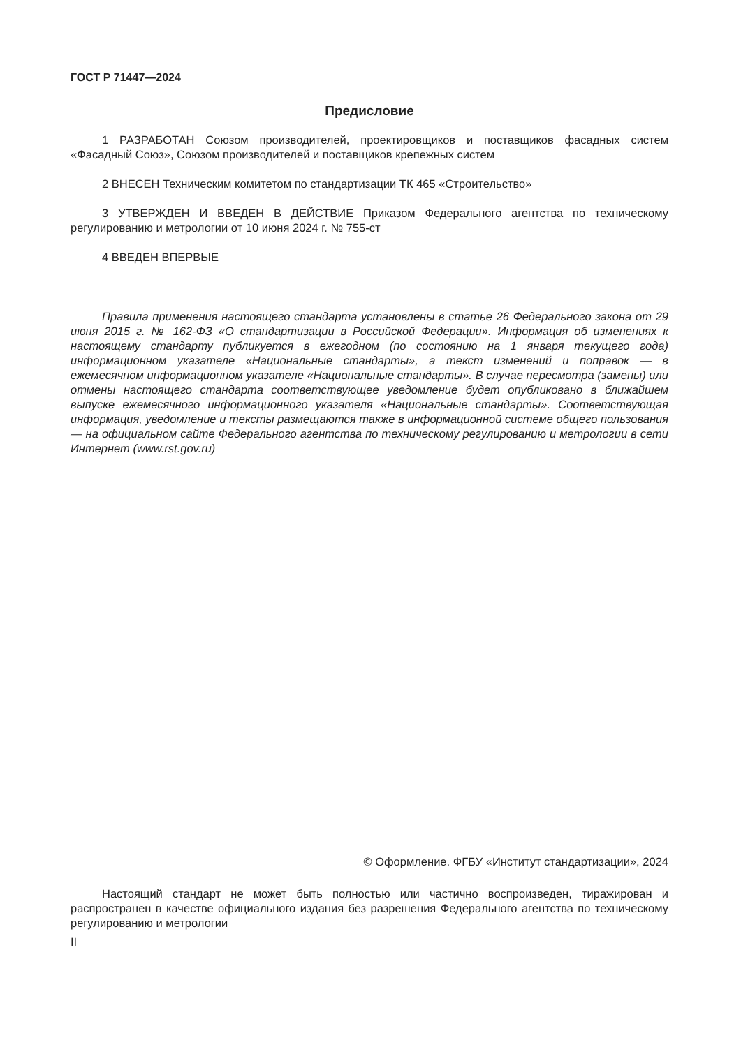ГОСТ Р 71447—2024
Предисловие
1 РАЗРАБОТАН Союзом производителей, проектировщиков и поставщиков фасадных систем «Фасадный Союз», Союзом производителей и поставщиков крепежных систем
2 ВНЕСЕН Техническим комитетом по стандартизации ТК 465 «Строительство»
3 УТВЕРЖДЕН И ВВЕДЕН В ДЕЙСТВИЕ Приказом Федерального агентства по техническому регулированию и метрологии от 10 июня 2024 г. № 755-ст
4 ВВЕДЕН ВПЕРВЫЕ
Правила применения настоящего стандарта установлены в статье 26 Федерального закона от 29 июня 2015 г. № 162-ФЗ «О стандартизации в Российской Федерации». Информация об изменениях к настоящему стандарту публикуется в ежегодном (по состоянию на 1 января текущего года) информационном указателе «Национальные стандарты», а текст изменений и поправок — в ежемесячном информационном указателе «Национальные стандарты». В случае пересмотра (замены) или отмены настоящего стандарта соответствующее уведомление будет опубликовано в ближайшем выпуске ежемесячного информационного указателя «Национальные стандарты». Соответствующая информация, уведомление и тексты размещаются также в информационной системе общего пользования — на официальном сайте Федерального агентства по техническому регулированию и метрологии в сети Интернет (www.rst.gov.ru)
© Оформление. ФГБУ «Институт стандартизации», 2024
Настоящий стандарт не может быть полностью или частично воспроизведен, тиражирован и распространен в качестве официального издания без разрешения Федерального агентства по техническому регулированию и метрологии
II